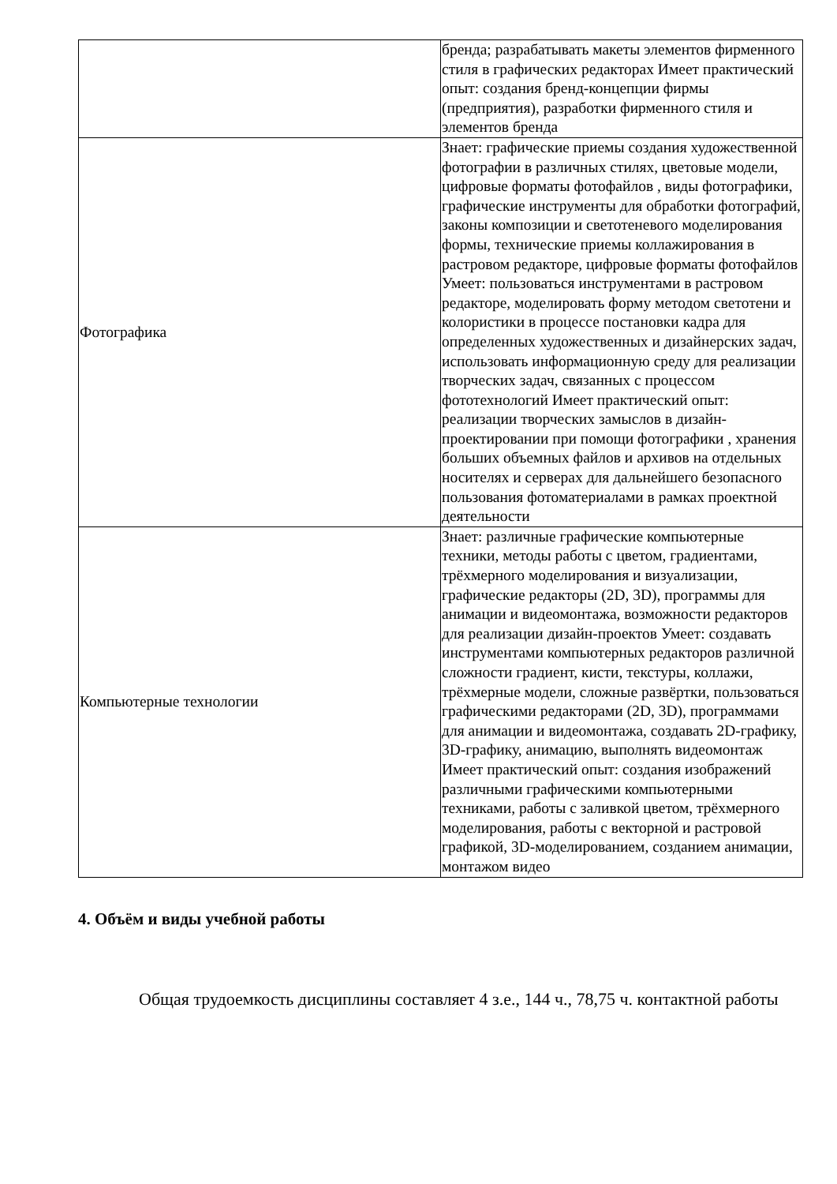| | бренда; разрабатывать макеты элементов фирменного стиля в графических редакторах Имеет практический опыт: создания бренд-концепции фирмы (предприятия), разработки фирменного стиля и элементов бренда |
| Фотографика | Знает: графические приемы создания художественной фотографии в различных стилях, цветовые модели, цифровые форматы фотофайлов , виды фотографики, графические инструменты для обработки фотографий, законы композиции и светотеневого моделирования формы, технические приемы коллажирования в растровом редакторе, цифровые форматы фотофайлов Умеет: пользоваться инструментами в растровом редакторе, моделировать форму методом светотени и колористики в процессе постановки кадра для определенных художественных и дизайнерских задач, использовать информационную среду для реализации творческих задач, связанных с процессом фототехнологий Имеет практический опыт: реализации творческих замыслов в дизайн-проектировании при помощи фотографики , хранения больших объемных файлов и архивов на отдельных носителях и серверах для дальнейшего безопасного пользования фотоматериалами в рамках проектной деятельности |
| Компьютерные технологии | Знает: различные графические компьютерные техники, методы работы с цветом, градиентами, трёхмерного моделирования и визуализации, графические редакторы (2D, 3D), программы для анимации и видеомонтажа, возможности редакторов для реализации дизайн-проектов Умеет: создавать инструментами компьютерных редакторов различной сложности градиент, кисти, текстуры, коллажи, трёхмерные модели, сложные развёртки, пользоваться графическими редакторами (2D, 3D), программами для анимации и видеомонтажа, создавать 2D-графику, 3D-графику, анимацию, выполнять видеомонтаж Имеет практический опыт: создания изображений различными графическими компьютерными техниками, работы с заливкой цветом, трёхмерного моделирования, работы с векторной и растровой графикой, 3D-моделированием, созданием анимации, монтажом видео |
4. Объём и виды учебной работы
Общая трудоемкость дисциплины составляет 4 з.е., 144 ч., 78,75 ч. контактной работы